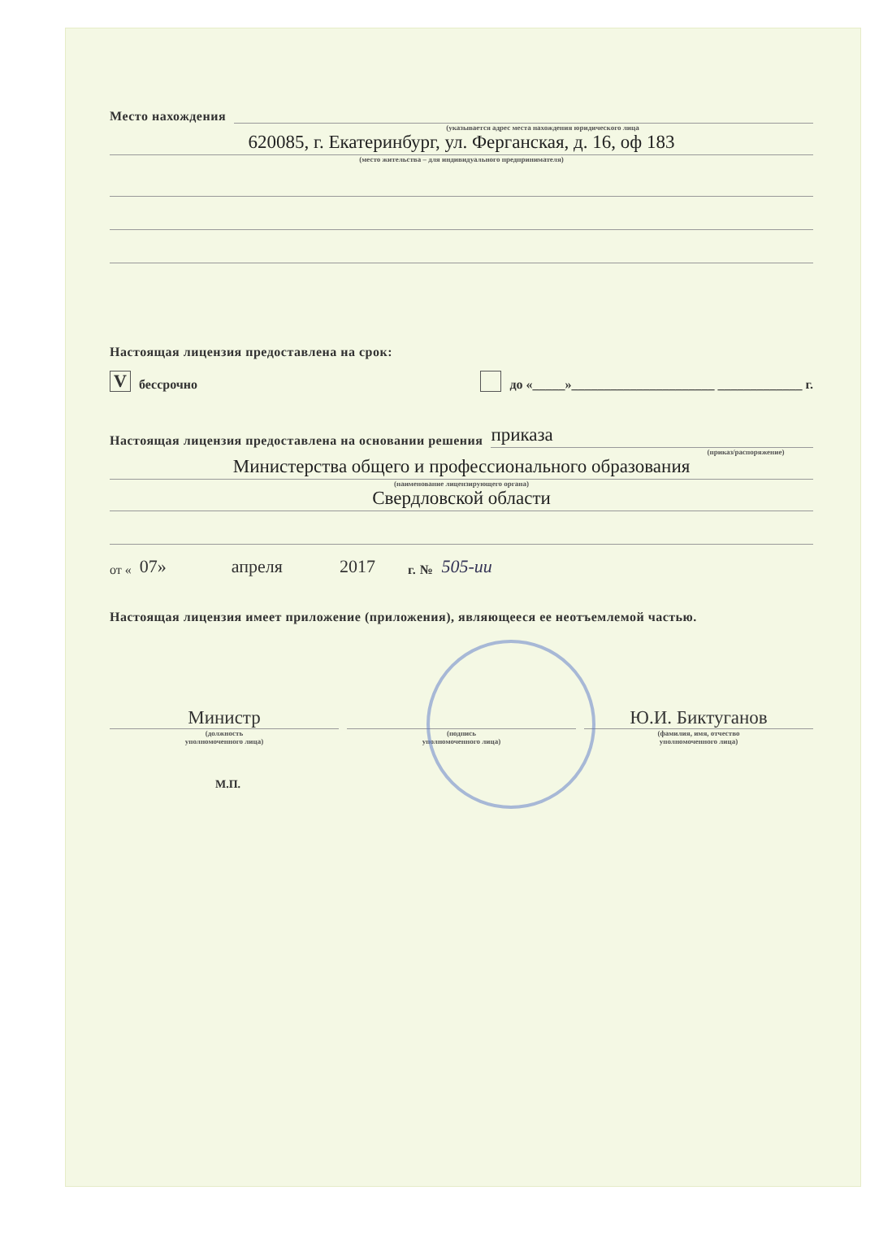Место нахождения
(указывается адрес места нахождения юридического лица
620085, г. Екатеринбург, ул. Ферганская, д. 16, оф 183
(место жительства – для индивидуального предпринимателя)
Настоящая лицензия предоставлена на срок:
Vбессрочно до «_____»______________________ _____________ г.
Настоящая лицензия предоставлена на основании решения
приказа
(приказ/распоряжение)
Министерства общего и профессионального образования
(наименование лицензирующего органа)
Свердловской области
от « 07» апреля 2017 г. № 505-ии
Настоящая лицензия имеет приложение (приложения), являющееся ее неотъемлемой частью.
Министр
Ю.И. Биктуганов
(должность
уполномоченного лица)
(подпись
уполномоченного лица)
(фамилия, имя, отчество
уполномоченного лица)
М.П.